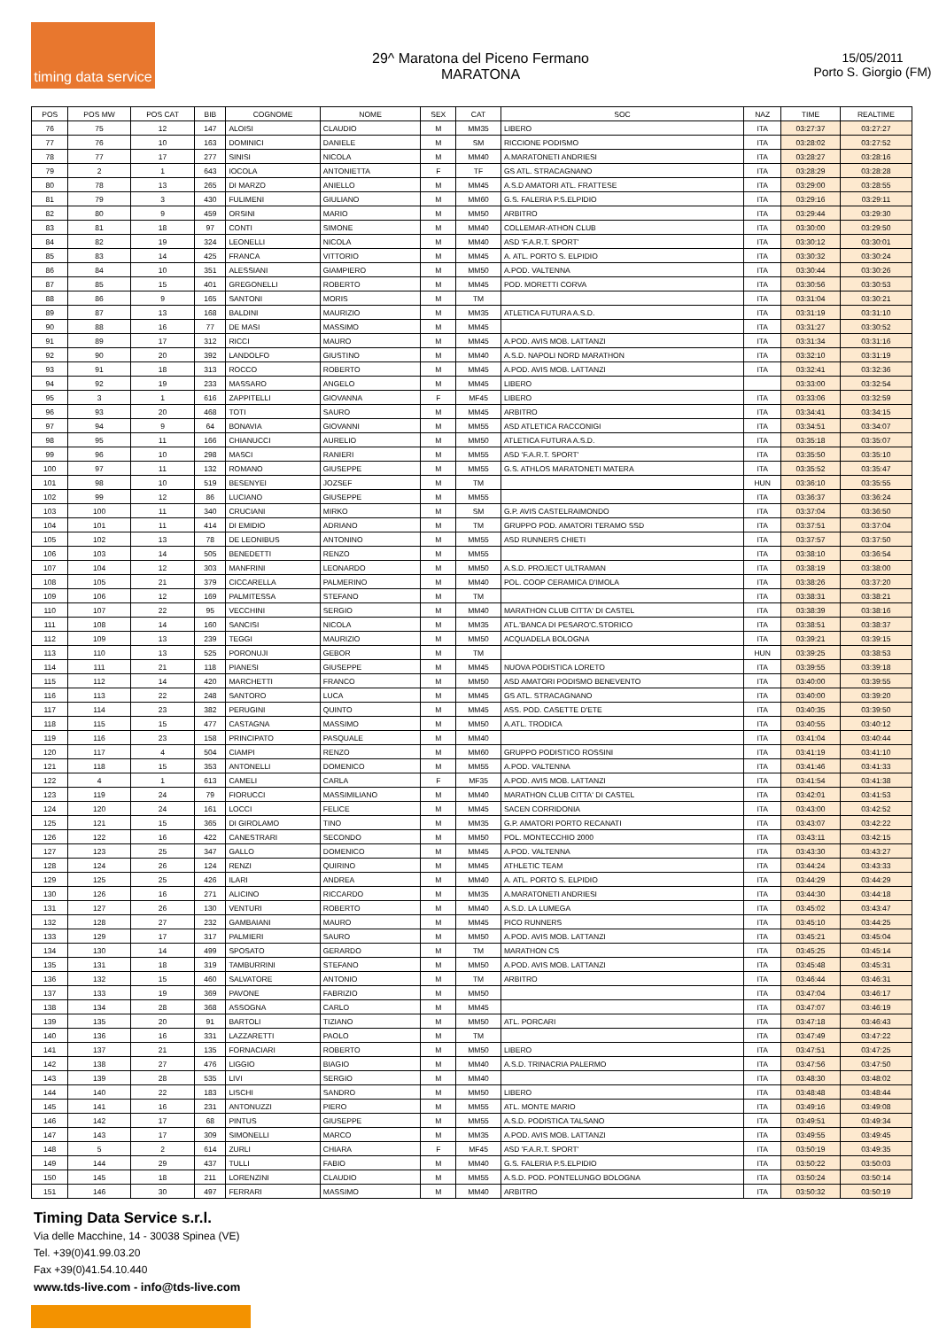timing data service
29^ Maratona del Piceno Fermano
MARATONA
15/05/2011
Porto S. Giorgio (FM)
| POS | POS MW | POS CAT | BIB | COGNOME | NOME | SEX | CAT | SOC | NAZ | TIME | REALTIME |
| --- | --- | --- | --- | --- | --- | --- | --- | --- | --- | --- | --- |
| 76 | 75 | 12 | 147 | ALOISI | CLAUDIO | M | MM35 | LIBERO | ITA | 03:27:37 | 03:27:27 |
| 77 | 76 | 10 | 163 | DOMINICI | DANIELE | M | SM | RICCIONE PODISMO | ITA | 03:28:02 | 03:27:52 |
| 78 | 77 | 17 | 277 | SINISI | NICOLA | M | MM40 | A.MARATONETI ANDRIESI | ITA | 03:28:27 | 03:28:16 |
| 79 | 2 | 1 | 643 | IOCOLA | ANTONIETTA | F | TF | GS ATL. STRACAGNANO | ITA | 03:28:29 | 03:28:28 |
| 80 | 78 | 13 | 265 | DI MARZO | ANIELLO | M | MM45 | A.S.D AMATORI ATL. FRATTESE | ITA | 03:29:00 | 03:28:55 |
| 81 | 79 | 3 | 430 | FULIMENI | GIULIANO | M | MM60 | G.S. FALERIA P.S.ELPIDIO | ITA | 03:29:16 | 03:29:11 |
| 82 | 80 | 9 | 459 | ORSINI | MARIO | M | MM50 | ARBITRO | ITA | 03:29:44 | 03:29:30 |
| 83 | 81 | 18 | 97 | CONTI | SIMONE | M | MM40 | COLLEMAR-ATHON CLUB | ITA | 03:30:00 | 03:29:50 |
| 84 | 82 | 19 | 324 | LEONELLI | NICOLA | M | MM40 | ASD 'F.A.R.T. SPORT' | ITA | 03:30:12 | 03:30:01 |
| 85 | 83 | 14 | 425 | FRANCA | VITTORIO | M | MM45 | A. ATL. PORTO S. ELPIDIO | ITA | 03:30:32 | 03:30:24 |
| 86 | 84 | 10 | 351 | ALESSIANI | GIAMPIERO | M | MM50 | A.POD. VALTENNA | ITA | 03:30:44 | 03:30:26 |
| 87 | 85 | 15 | 401 | GREGONELLI | ROBERTO | M | MM45 | POD. MORETTI CORVA | ITA | 03:30:56 | 03:30:53 |
| 88 | 86 | 9 | 165 | SANTONI | MORIS | M | TM | | ITA | 03:31:04 | 03:30:21 |
| 89 | 87 | 13 | 168 | BALDINI | MAURIZIO | M | MM35 | ATLETICA FUTURA A.S.D. | ITA | 03:31:19 | 03:31:10 |
| 90 | 88 | 16 | 77 | DE MASI | MASSIMO | M | MM45 | | ITA | 03:31:27 | 03:30:52 |
| 91 | 89 | 17 | 312 | RICCI | MAURO | M | MM45 | A.POD. AVIS MOB. LATTANZI | ITA | 03:31:34 | 03:31:16 |
| 92 | 90 | 20 | 392 | LANDOLFO | GIUSTINO | M | MM40 | A.S.D. NAPOLI NORD MARATHON | ITA | 03:32:10 | 03:31:19 |
| 93 | 91 | 18 | 313 | ROCCO | ROBERTO | M | MM45 | A.POD. AVIS MOB. LATTANZI | ITA | 03:32:41 | 03:32:36 |
| 94 | 92 | 19 | 233 | MASSARO | ANGELO | M | MM45 | LIBERO | | 03:33:00 | 03:32:54 |
| 95 | 3 | 1 | 616 | ZAPPITELLI | GIOVANNA | F | MF45 | LIBERO | ITA | 03:33:06 | 03:32:59 |
| 96 | 93 | 20 | 468 | TOTI | SAURO | M | MM45 | ARBITRO | ITA | 03:34:41 | 03:34:15 |
| 97 | 94 | 9 | 64 | BONAVIA | GIOVANNI | M | MM55 | ASD ATLETICA RACCONIGI | ITA | 03:34:51 | 03:34:07 |
| 98 | 95 | 11 | 166 | CHIANUCCI | AURELIO | M | MM50 | ATLETICA FUTURA A.S.D. | ITA | 03:35:18 | 03:35:07 |
| 99 | 96 | 10 | 298 | MASCI | RANIERI | M | MM55 | ASD 'F.A.R.T. SPORT' | ITA | 03:35:50 | 03:35:10 |
| 100 | 97 | 11 | 132 | ROMANO | GIUSEPPE | M | MM55 | G.S. ATHLOS MARATONETI MATERA | ITA | 03:35:52 | 03:35:47 |
| 101 | 98 | 10 | 519 | BESENYEI | JOZSEF | M | TM | | HUN | 03:36:10 | 03:35:55 |
| 102 | 99 | 12 | 86 | LUCIANO | GIUSEPPE | M | MM55 | | ITA | 03:36:37 | 03:36:24 |
| 103 | 100 | 11 | 340 | CRUCIANI | MIRKO | M | SM | G.P. AVIS CASTELRAIMONDO | ITA | 03:37:04 | 03:36:50 |
| 104 | 101 | 11 | 414 | DI EMIDIO | ADRIANO | M | TM | GRUPPO POD. AMATORI TERAMO SSD | ITA | 03:37:51 | 03:37:04 |
| 105 | 102 | 13 | 78 | DE LEONIBUS | ANTONINO | M | MM55 | ASD RUNNERS CHIETI | ITA | 03:37:57 | 03:37:50 |
| 106 | 103 | 14 | 505 | BENEDETTI | RENZO | M | MM55 | | ITA | 03:38:10 | 03:36:54 |
| 107 | 104 | 12 | 303 | MANFRINI | LEONARDO | M | MM50 | A.S.D. PROJECT ULTRAMAN | ITA | 03:38:19 | 03:38:00 |
| 108 | 105 | 21 | 379 | CICCARELLA | PALMERINO | M | MM40 | POL. COOP CERAMICA D'IMOLA | ITA | 03:38:26 | 03:37:20 |
| 109 | 106 | 12 | 169 | PALMITESSA | STEFANO | M | TM | | ITA | 03:38:31 | 03:38:21 |
| 110 | 107 | 22 | 95 | VECCHINI | SERGIO | M | MM40 | MARATHON CLUB CITTA' DI CASTEL | ITA | 03:38:39 | 03:38:16 |
| 111 | 108 | 14 | 160 | SANCISI | NICOLA | M | MM35 | ATL.'BANCA DI PESARO'C.STORICO | ITA | 03:38:51 | 03:38:37 |
| 112 | 109 | 13 | 239 | TEGGI | MAURIZIO | M | MM50 | ACQUADELA BOLOGNA | ITA | 03:39:21 | 03:39:15 |
| 113 | 110 | 13 | 525 | PORONUJI | GEBOR | M | TM | | HUN | 03:39:25 | 03:38:53 |
| 114 | 111 | 21 | 118 | PIANESI | GIUSEPPE | M | MM45 | NUOVA PODISTICA LORETO | ITA | 03:39:55 | 03:39:18 |
| 115 | 112 | 14 | 420 | MARCHETTI | FRANCO | M | MM50 | ASD AMATORI PODISMO BENEVENTO | ITA | 03:40:00 | 03:39:55 |
| 116 | 113 | 22 | 248 | SANTORO | LUCA | M | MM45 | GS ATL. STRACAGNANO | ITA | 03:40:00 | 03:39:20 |
| 117 | 114 | 23 | 382 | PERUGINI | QUINTO | M | MM45 | ASS. POD. CASETTE D'ETE | ITA | 03:40:35 | 03:39:50 |
| 118 | 115 | 15 | 477 | CASTAGNA | MASSIMO | M | MM50 | A.ATL. TRODICA | ITA | 03:40:55 | 03:40:12 |
| 119 | 116 | 23 | 158 | PRINCIPATO | PASQUALE | M | MM40 | | ITA | 03:41:04 | 03:40:44 |
| 120 | 117 | 4 | 504 | CIAMPI | RENZO | M | MM60 | GRUPPO PODISTICO ROSSINI | ITA | 03:41:19 | 03:41:10 |
| 121 | 118 | 15 | 353 | ANTONELLI | DOMENICO | M | MM55 | A.POD. VALTENNA | ITA | 03:41:46 | 03:41:33 |
| 122 | 4 | 1 | 613 | CAMELI | CARLA | F | MF35 | A.POD. AVIS MOB. LATTANZI | ITA | 03:41:54 | 03:41:38 |
| 123 | 119 | 24 | 79 | FIORUCCI | MASSIMILIANO | M | MM40 | MARATHON CLUB CITTA' DI CASTEL | ITA | 03:42:01 | 03:41:53 |
| 124 | 120 | 24 | 161 | LOCCI | FELICE | M | MM45 | SACEN CORRIDONIA | ITA | 03:43:00 | 03:42:52 |
| 125 | 121 | 15 | 365 | DI GIROLAMO | TINO | M | MM35 | G.P. AMATORI PORTO RECANATI | ITA | 03:43:07 | 03:42:22 |
| 126 | 122 | 16 | 422 | CANESTRARI | SECONDO | M | MM50 | POL. MONTECCHIO 2000 | ITA | 03:43:11 | 03:42:15 |
| 127 | 123 | 25 | 347 | GALLO | DOMENICO | M | MM45 | A.POD. VALTENNA | ITA | 03:43:30 | 03:43:27 |
| 128 | 124 | 26 | 124 | RENZI | QUIRINO | M | MM45 | ATHLETIC TEAM | ITA | 03:44:24 | 03:43:33 |
| 129 | 125 | 25 | 426 | ILARI | ANDREA | M | MM40 | A. ATL. PORTO S. ELPIDIO | ITA | 03:44:29 | 03:44:29 |
| 130 | 126 | 16 | 271 | ALICINO | RICCARDO | M | MM35 | A.MARATONETI ANDRIESI | ITA | 03:44:30 | 03:44:18 |
| 131 | 127 | 26 | 130 | VENTURI | ROBERTO | M | MM40 | A.S.D. LA LUMEGA | ITA | 03:45:02 | 03:43:47 |
| 132 | 128 | 27 | 232 | GAMBAIANI | MAURO | M | MM45 | PICO RUNNERS | ITA | 03:45:10 | 03:44:25 |
| 133 | 129 | 17 | 317 | PALMIERI | SAURO | M | MM50 | A.POD. AVIS MOB. LATTANZI | ITA | 03:45:21 | 03:45:04 |
| 134 | 130 | 14 | 499 | SPOSATO | GERARDO | M | TM | MARATHON CS | ITA | 03:45:25 | 03:45:14 |
| 135 | 131 | 18 | 319 | TAMBURRINI | STEFANO | M | MM50 | A.POD. AVIS MOB. LATTANZI | ITA | 03:45:48 | 03:45:31 |
| 136 | 132 | 15 | 460 | SALVATORE | ANTONIO | M | TM | ARBITRO | ITA | 03:46:44 | 03:46:31 |
| 137 | 133 | 19 | 369 | PAVONE | FABRIZIO | M | MM50 | | ITA | 03:47:04 | 03:46:17 |
| 138 | 134 | 28 | 368 | ASSOGNA | CARLO | M | MM45 | | ITA | 03:47:07 | 03:46:19 |
| 139 | 135 | 20 | 91 | BARTOLI | TIZIANO | M | MM50 | ATL. PORCARI | ITA | 03:47:18 | 03:46:43 |
| 140 | 136 | 16 | 331 | LAZZARETTI | PAOLO | M | TM | | ITA | 03:47:49 | 03:47:22 |
| 141 | 137 | 21 | 135 | FORNACIARI | ROBERTO | M | MM50 | LIBERO | ITA | 03:47:51 | 03:47:25 |
| 142 | 138 | 27 | 476 | LIGGIO | BIAGIO | M | MM40 | A.S.D. TRINACRIA PALERMO | ITA | 03:47:56 | 03:47:50 |
| 143 | 139 | 28 | 535 | LIVI | SERGIO | M | MM40 | | ITA | 03:48:30 | 03:48:02 |
| 144 | 140 | 22 | 183 | LISCHI | SANDRO | M | MM50 | LIBERO | ITA | 03:48:48 | 03:48:44 |
| 145 | 141 | 16 | 231 | ANTONUZZI | PIERO | M | MM55 | ATL. MONTE MARIO | ITA | 03:49:16 | 03:49:08 |
| 146 | 142 | 17 | 68 | PINTUS | GIUSEPPE | M | MM55 | A.S.D. PODISTICA TALSANO | ITA | 03:49:51 | 03:49:34 |
| 147 | 143 | 17 | 309 | SIMONELLI | MARCO | M | MM35 | A.POD. AVIS MOB. LATTANZI | ITA | 03:49:55 | 03:49:45 |
| 148 | 5 | 2 | 614 | ZURLI | CHIARA | F | MF45 | ASD 'F.A.R.T. SPORT' | ITA | 03:50:19 | 03:49:35 |
| 149 | 144 | 29 | 437 | TULLI | FABIO | M | MM40 | G.S. FALERIA P.S.ELPIDIO | ITA | 03:50:22 | 03:50:03 |
| 150 | 145 | 18 | 211 | LORENZINI | CLAUDIO | M | MM55 | A.S.D. POD. PONTELUNGO BOLOGNA | ITA | 03:50:24 | 03:50:14 |
| 151 | 146 | 30 | 497 | FERRARI | MASSIMO | M | MM40 | ARBITRO | ITA | 03:50:32 | 03:50:19 |
Timing Data Service s.r.l.
Via delle Macchine, 14 - 30038 Spinea (VE)
Tel. +39(0)41.99.03.20
Fax +39(0)41.54.10.440
www.tds-live.com - info@tds-live.com